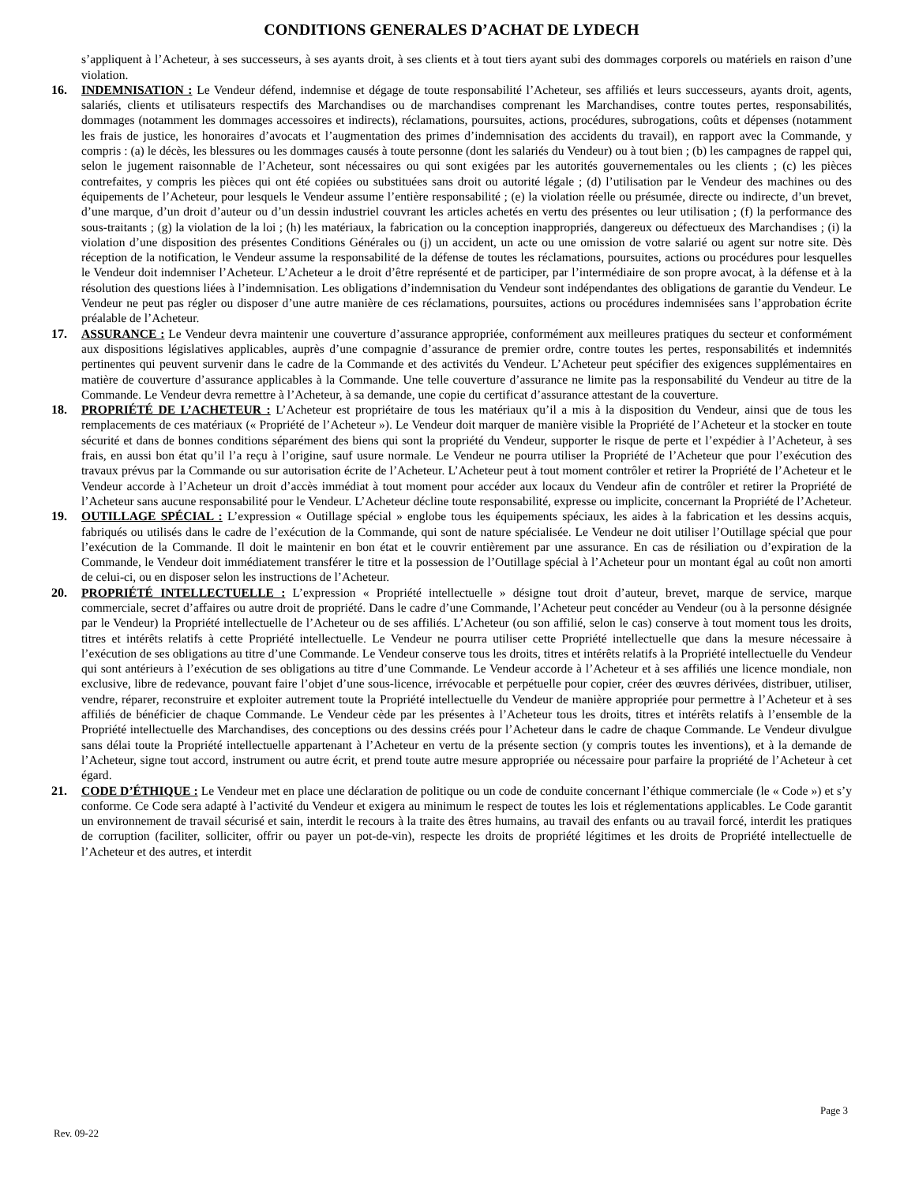CONDITIONS GENERALES D’ACHAT DE LYDECH
s’appliquent à l’Acheteur, à ses successeurs, à ses ayants droit, à ses clients et à tout tiers ayant subi des dommages corporels ou matériels en raison d’une violation.
16. INDEMNISATION : Le Vendeur défend, indemnise et dégage de toute responsabilité l’Acheteur, ses affiliés et leurs successeurs, ayants droit, agents, salariés, clients et utilisateurs respectifs des Marchandises ou de marchandises comprenant les Marchandises, contre toutes pertes, responsabilités, dommages (notamment les dommages accessoires et indirects), réclamations, poursuites, actions, procédures, subrogations, coûts et dépenses (notamment les frais de justice, les honoraires d’avocats et l’augmentation des primes d’indemnisation des accidents du travail), en rapport avec la Commande, y compris : (a) le décès, les blessures ou les dommages causés à toute personne (dont les salariés du Vendeur) ou à tout bien ; (b) les campagnes de rappel qui, selon le jugement raisonnable de l’Acheteur, sont nécessaires ou qui sont exigées par les autorités gouvernementales ou les clients ; (c) les pièces contrefaites, y compris les pièces qui ont été copiées ou substituées sans droit ou autorité légale ; (d) l’utilisation par le Vendeur des machines ou des équipements de l’Acheteur, pour lesquels le Vendeur assume l’entière responsabilité ; (e) la violation réelle ou présumée, directe ou indirecte, d’un brevet, d’une marque, d’un droit d’auteur ou d’un dessin industriel couvrant les articles achetés en vertu des présentes ou leur utilisation ; (f) la performance des sous-traitants ; (g) la violation de la loi ; (h) les matériaux, la fabrication ou la conception inappropriés, dangereux ou défectueux des Marchandises ; (i) la violation d’une disposition des présentes Conditions Générales ou (j) un accident, un acte ou une omission de votre salarié ou agent sur notre site. Dès réception de la notification, le Vendeur assume la responsabilité de la défense de toutes les réclamations, poursuites, actions ou procédures pour lesquelles le Vendeur doit indemniser l’Acheteur. L’Acheteur a le droit d’être représenté et de participer, par l’intermédiaire de son propre avocat, à la défense et à la résolution des questions liées à l’indemnisation. Les obligations d’indemnisation du Vendeur sont indépendantes des obligations de garantie du Vendeur. Le Vendeur ne peut pas régler ou disposer d’une autre manière de ces réclamations, poursuites, actions ou procédures indemnisées sans l’approbation écrite préalable de l’Acheteur.
17. ASSURANCE : Le Vendeur devra maintenir une couverture d’assurance appropriée, conformément aux meilleures pratiques du secteur et conformément aux dispositions législatives applicables, auprès d’une compagnie d’assurance de premier ordre, contre toutes les pertes, responsabilités et indemnités pertinentes qui peuvent survenir dans le cadre de la Commande et des activités du Vendeur. L’Acheteur peut spécifier des exigences supplémentaires en matière de couverture d’assurance applicables à la Commande. Une telle couverture d’assurance ne limite pas la responsabilité du Vendeur au titre de la Commande. Le Vendeur devra remettre à l’Acheteur, à sa demande, une copie du certificat d’assurance attestant de la couverture.
18. PROPRIÉTÉ DE L’ACHETEUR : L’Acheteur est propriétaire de tous les matériaux qu’il a mis à la disposition du Vendeur, ainsi que de tous les remplacements de ces matériaux (« Propriété de l’Acheteur »). Le Vendeur doit marquer de manière visible la Propriété de l’Acheteur et la stocker en toute sécurité et dans de bonnes conditions séparément des biens qui sont la propriété du Vendeur, supporter le risque de perte et l’expédier à l’Acheteur, à ses frais, en aussi bon état qu’il l’a reçu à l’origine, sauf usure normale. Le Vendeur ne pourra utiliser la Propriété de l’Acheteur que pour l’exécution des travaux prévus par la Commande ou sur autorisation écrite de l’Acheteur. L’Acheteur peut à tout moment contrôler et retirer la Propriété de l’Acheteur et le Vendeur accorde à l’Acheteur un droit d’accès immédiat à tout moment pour accéder aux locaux du Vendeur afin de contrôler et retirer la Propriété de l’Acheteur sans aucune responsabilité pour le Vendeur. L’Acheteur décline toute responsabilité, expresse ou implicite, concernant la Propriété de l’Acheteur.
19. OUTILLAGE SPÉCIAL : L’expression « Outillage spécial » englobe tous les équipements spéciaux, les aides à la fabrication et les dessins acquis, fabriqués ou utilisés dans le cadre de l’exécution de la Commande, qui sont de nature spécialisée. Le Vendeur ne doit utiliser l’Outillage spécial que pour l’exécution de la Commande. Il doit le maintenir en bon état et le couvrir entièrement par une assurance. En cas de résiliation ou d’expiration de la Commande, le Vendeur doit immédiatement transférer le titre et la possession de l’Outillage spécial à l’Acheteur pour un montant égal au coût non amorti de celui-ci, ou en disposer selon les instructions de l’Acheteur.
20. PROPRIÉTÉ INTELLECTUELLE : L’expression « Propriété intellectuelle » désigne tout droit d’auteur, brevet, marque de service, marque commerciale, secret d’affaires ou autre droit de propriété. Dans le cadre d’une Commande, l’Acheteur peut concéder au Vendeur (ou à la personne désignée par le Vendeur) la Propriété intellectuelle de l’Acheteur ou de ses affiliés. L’Acheteur (ou son affilié, selon le cas) conserve à tout moment tous les droits, titres et intérêts relatifs à cette Propriété intellectuelle. Le Vendeur ne pourra utiliser cette Propriété intellectuelle que dans la mesure nécessaire à l’exécution de ses obligations au titre d’une Commande. Le Vendeur conserve tous les droits, titres et intérêts relatifs à la Propriété intellectuelle du Vendeur qui sont antérieurs à l’exécution de ses obligations au titre d’une Commande. Le Vendeur accorde à l’Acheteur et à ses affiliés une licence mondiale, non exclusive, libre de redevance, pouvant faire l’objet d’une sous-licence, irrévocable et perpétuelle pour copier, créer des œuvres dérivées, distribuer, utiliser, vendre, réparer, reconstruire et exploiter autrement toute la Propriété intellectuelle du Vendeur de manière appropriée pour permettre à l’Acheteur et à ses affiliés de bénéficier de chaque Commande. Le Vendeur cède par les présentes à l’Acheteur tous les droits, titres et intérêts relatifs à l’ensemble de la Propriété intellectuelle des Marchandises, des conceptions ou des dessins créés pour l’Acheteur dans le cadre de chaque Commande. Le Vendeur divulgue sans délai toute la Propriété intellectuelle appartenant à l’Acheteur en vertu de la présente section (y compris toutes les inventions), et à la demande de l’Acheteur, signe tout accord, instrument ou autre écrit, et prend toute autre mesure appropriée ou nécessaire pour parfaire la propriété de l’Acheteur à cet égard.
21. CODE D’ÉTHIQUE : Le Vendeur met en place une déclaration de politique ou un code de conduite concernant l’éthique commerciale (le « Code ») et s’y conforme. Ce Code sera adapté à l’activité du Vendeur et exigera au minimum le respect de toutes les lois et réglementations applicables. Le Code garantit un environnement de travail sécurisé et sain, interdit le recours à la traite des êtres humains, au travail des enfants ou au travail forcé, interdit les pratiques de corruption (faciliter, solliciter, offrir ou payer un pot-de-vin), respecte les droits de propriété légitimes et les droits de Propriété intellectuelle de l’Acheteur et des autres, et interdit
Page 3
Rev. 09-22